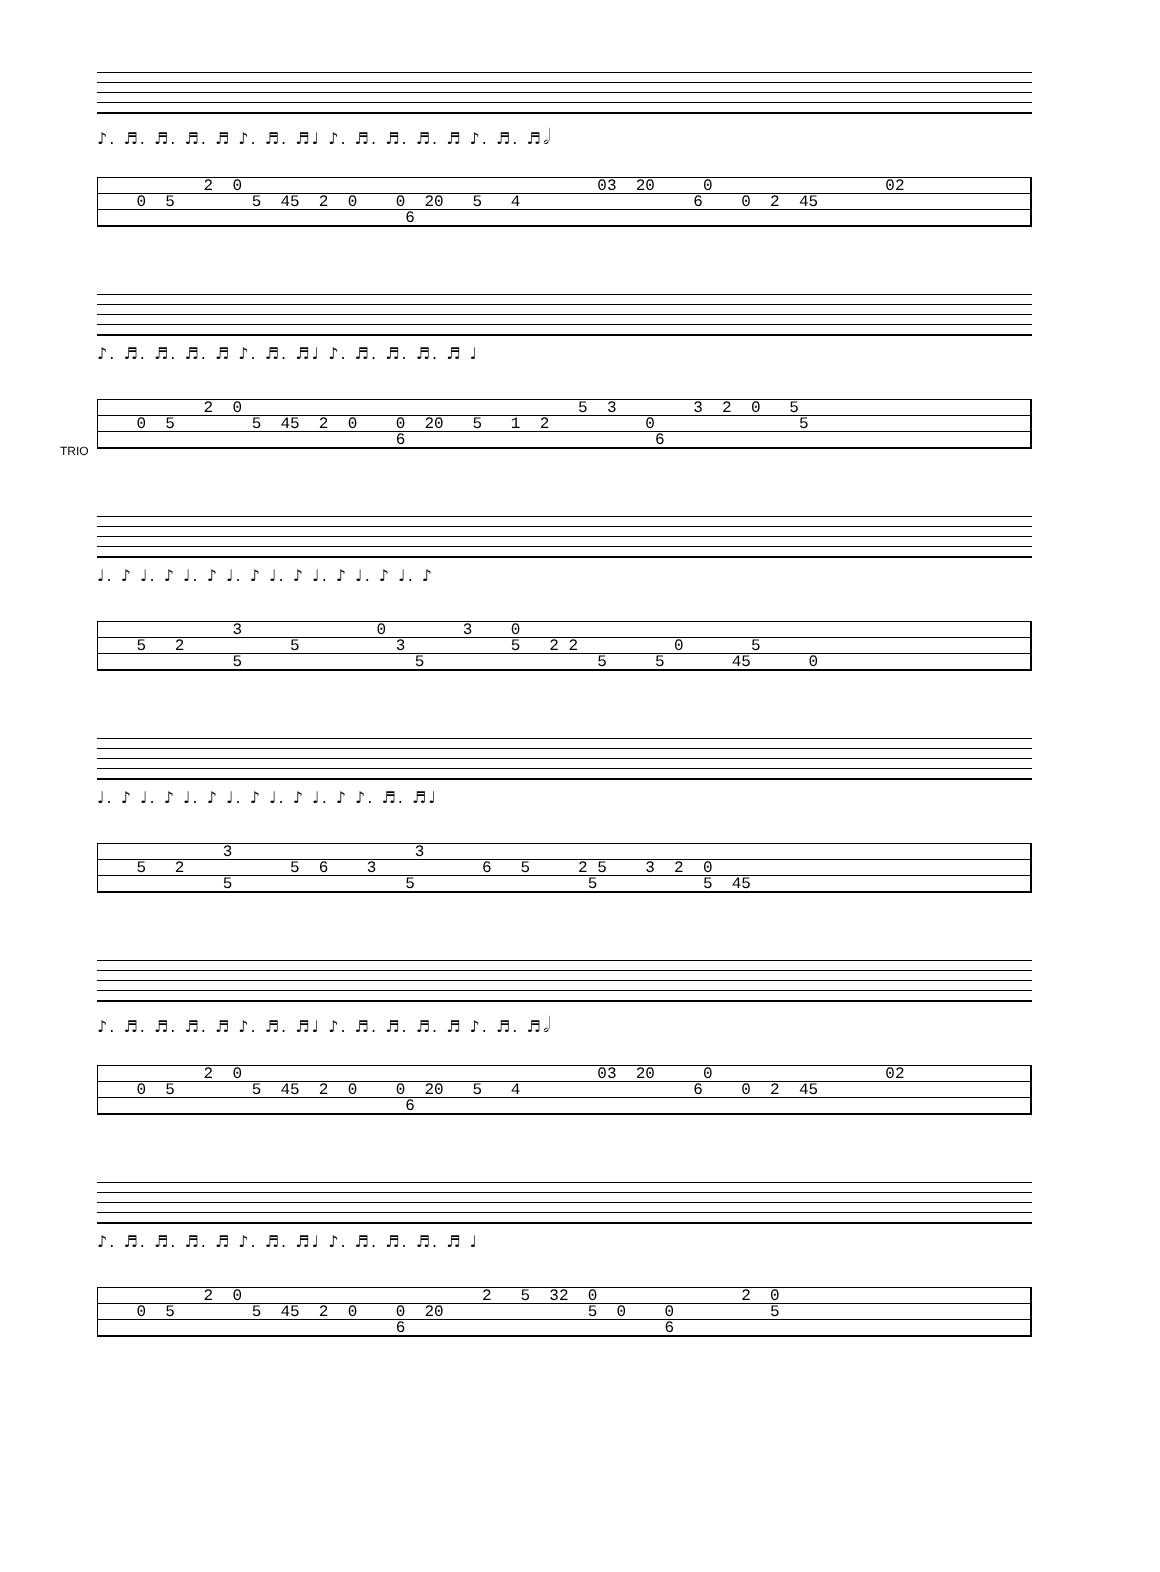♪. ♬. ♬. ♬. ♬ ♪. ♬. ♬♩ ♪. ♬. ♬. ♬. ♬ ♪. ♬. ♬𝅗𝅥
2 0 03 20 0 02 0 5 5 45 2 0 0 20 5 4 6 0 2 45 6
♪. ♬. ♬. ♬. ♬ ♪. ♬. ♬♩ ♪. ♬. ♬. ♬. ♬ ♩
2 0 5 3 3 2 0 5 0 5 5 45 2 0 0 20 5 1 2 0 5 6 6
TRIO
♩. ♪ ♩. ♪ ♩. ♪ ♩. ♪ ♩. ♪ ♩. ♪ ♩. ♪ ♩. ♪
3 0 3 0 5 2 5 3 5 2 2 0 5 5 5 5 5 45 0
♩. ♪ ♩. ♪ ♩. ♪ ♩. ♪ ♩. ♪ ♩. ♪ ♪. ♬. ♬♩
3 3 5 2 5 6 3 6 5 2 5 3 2 0 5 5 5 5 45
♪. ♬. ♬. ♬. ♬ ♪. ♬. ♬♩ ♪. ♬. ♬. ♬. ♬ ♪. ♬. ♬𝅗𝅥
2 0 03 20 0 02 0 5 5 45 2 0 0 20 5 4 6 0 2 45 6
♪. ♬. ♬. ♬. ♬ ♪. ♬. ♬♩ ♪. ♬. ♬. ♬. ♬ ♩
2 0 2 5 32 0 2 0 0 5 5 45 2 0 0 20 5 0 0 5 6 6